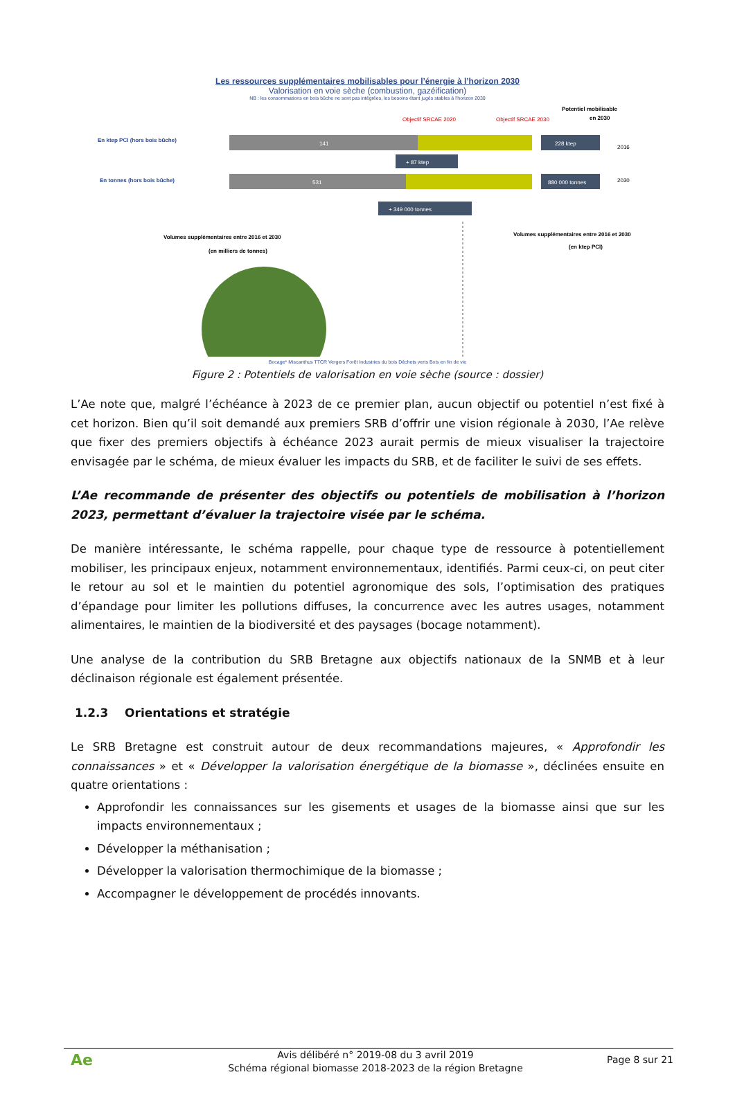Les ressources supplémentaires mobilisables pour l’énergie à l’horizon 2030
Valorisation en voie sèche (combustion, gazéification)
NB : les consommations en bois bûche ne sont pas intégrées, les besoins étant jugés stables à l’horizon 2030
En ktep PCI (hors bois bûche)
141
En tonnes (hors bois bûche)
531
Objectif SRCAE 2020
Objectif SRCAE 2030
Potentiel mobilisable
en 2030
228 ktep
880 000 tonnes
2016
2030
+ 87 ktep
+ 349 000 tonnes
Volumes supplémentaires entre 2016 et 2030
(en milliers de tonnes)
Volumes supplémentaires entre 2016 et 2030
(en ktep PCI)
Bocage* Miscanthus TTCR Vergers Forêt Industries du bois Déchets verts Bois en fin de vie
Figure 2 : Potentiels de valorisation en voie sèche (source : dossier)
L’Ae note que, malgré l’échéance à 2023 de ce premier plan, aucun objectif ou potentiel n’est fixé à cet horizon. Bien qu’il soit demandé aux premiers SRB d’offrir une vision régionale à 2030, l’Ae relève que fixer des premiers objectifs à échéance 2023 aurait permis de mieux visualiser la trajectoire envisagée par le schéma, de mieux évaluer les impacts du SRB, et de faciliter le suivi de ses effets.
L’Ae recommande de présenter des objectifs ou potentiels de mobilisation à l’horizon 2023, permettant d’évaluer la trajectoire visée par le schéma.
De manière intéressante, le schéma rappelle, pour chaque type de ressource à potentiellement mobiliser, les principaux enjeux, notamment environnementaux, identifiés. Parmi ceux-ci, on peut citer le retour au sol et le maintien du potentiel agronomique des sols, l’optimisation des pratiques d’épandage pour limiter les pollutions diffuses, la concurrence avec les autres usages, notamment alimentaires, le maintien de la biodiversité et des paysages (bocage notamment).
Une analyse de la contribution du SRB Bretagne aux objectifs nationaux de la SNMB et à leur déclinaison régionale est également présentée.
1.2.3 Orientations et stratégie
Le SRB Bretagne est construit autour de deux recommandations majeures, « Approfondir les connaissances » et « Développer la valorisation énergétique de la biomasse », déclinées ensuite en quatre orientations :
Approfondir les connaissances sur les gisements et usages de la biomasse ainsi que sur les impacts environnementaux ;
Développer la méthanisation ;
Développer la valorisation thermochimique de la biomasse ;
Accompagner le développement de procédés innovants.
Ae
Avis délibéré n° 2019-08 du 3 avril 2019
Schéma régional biomasse 2018-2023 de la région Bretagne
Page 8 sur 21